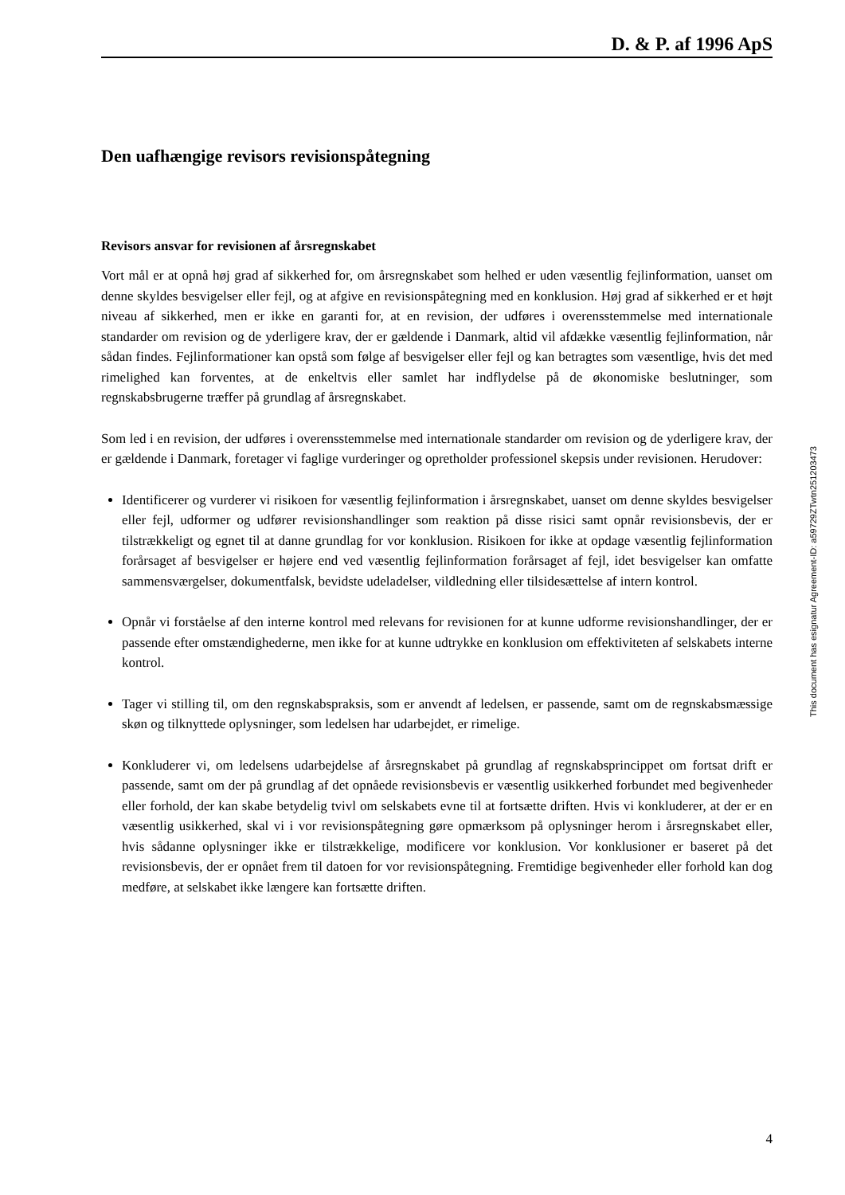D. & P. af 1996 ApS
Den uafhængige revisors revisionspåtegning
Revisors ansvar for revisionen af årsregnskabet
Vort mål er at opnå høj grad af sikkerhed for, om årsregnskabet som helhed er uden væsentlig fejlinformation, uanset om denne skyldes besvigelser eller fejl, og at afgive en revisionspåtegning med en konklusion. Høj grad af sikkerhed er et højt niveau af sikkerhed, men er ikke en garanti for, at en revision, der udføres i overensstemmelse med internationale standarder om revision og de yderligere krav, der er gældende i Danmark, altid vil afdække væsentlig fejlinformation, når sådan findes. Fejlinformationer kan opstå som følge af besvigelser eller fejl og kan betragtes som væsentlige, hvis det med rimelighed kan forventes, at de enkeltvis eller samlet har indflydelse på de økonomiske beslutninger, som regnskabsbrugerne træffer på grundlag af årsregnskabet.
Som led i en revision, der udføres i overensstemmelse med internationale standarder om revision og de yderligere krav, der er gældende i Danmark, foretager vi faglige vurderinger og opretholder professionel skepsis under revisionen. Herudover:
Identificerer og vurderer vi risikoen for væsentlig fejlinformation i årsregnskabet, uanset om denne skyldes besvigelser eller fejl, udformer og udfører revisionshandlinger som reaktion på disse risici samt opnår revisionsbevis, der er tilstrækkeligt og egnet til at danne grundlag for vor konklusion. Risikoen for ikke at opdage væsentlig fejlinformation forårsaget af besvigelser er højere end ved væsentlig fejlinformation forårsaget af fejl, idet besvigelser kan omfatte sammensværgelser, dokumentfalsk, bevidste udeladelser, vildledning eller tilsidesættelse af intern kontrol.
Opnår vi forståelse af den interne kontrol med relevans for revisionen for at kunne udforme revisionshandlinger, der er passende efter omstændighederne, men ikke for at kunne udtrykke en konklusion om effektiviteten af selskabets interne kontrol.
Tager vi stilling til, om den regnskabspraksis, som er anvendt af ledelsen, er passende, samt om de regnskabsmæssige skøn og tilknyttede oplysninger, som ledelsen har udarbejdet, er rimelige.
Konkluderer vi, om ledelsens udarbejdelse af årsregnskabet på grundlag af regnskabsprincippet om fortsat drift er passende, samt om der på grundlag af det opnåede revisionsbevis er væsentlig usikkerhed forbundet med begivenheder eller forhold, der kan skabe betydelig tvivl om selskabets evne til at fortsætte driften. Hvis vi konkluderer, at der er en væsentlig usikkerhed, skal vi i vor revisionspåtegning gøre opmærksom på oplysninger herom i årsregnskabet eller, hvis sådanne oplysninger ikke er tilstrækkelige, modificere vor konklusion. Vor konklusioner er baseret på det revisionsbevis, der er opnået frem til datoen for vor revisionspåtegning. Fremtidige begivenheder eller forhold kan dog medføre, at selskabet ikke længere kan fortsætte driften.
This document has esignatur Agreement-ID: a59729ZTwtn251203473
4